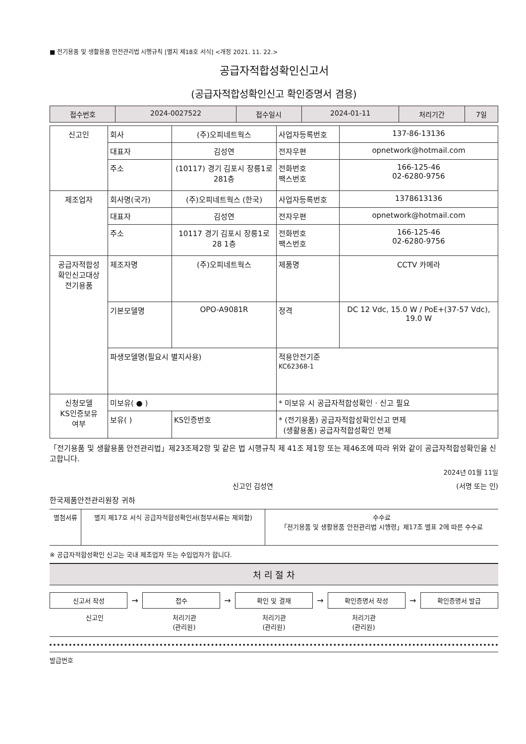■ 전기용품 및 생활용품 안전관리법 시행규칙 [별지 제18호 서식] <개정 2021. 11. 22.>
공급자적합성확인신고서
(공급자적합성확인신고 확인증명서 겸용)
| 접수번호 | 2024-0027522 | 접수일시 | 2024-01-11 | 처리기간 | 7일 |
| 신고인 | 회사 | (주)오피네트웍스 | 사업자등록번호 | 137-86-13136 |
| | 대표자 | 김성연 | 전자우편 | opnetwork@hotmail.com |
| | 주소 | (10117) 경기 김포시 장릉1로 281층 | 전화번호 팩스번호 | 166-125-46 02-6280-9756 |
| 제조업자 | 회사명(국가) | (주)오피네트웍스 (한국) | 사업자등록번호 | 1378613136 |
| | 대표자 | 김성연 | 전자우편 | opnetwork@hotmail.com |
| | 주소 | 10117 경기 김포시 장릉1로 28 1층 | 전화번호 팩스번호 | 166-125-46 02-6280-9756 |
| 공급자적합성 확인신고대상 전기용품 | 제조자명 | (주)오피네트웍스 | 제품명 | CCTV 카메라 |
| | 기본모델명 | OPO-A9081R | 정격 | DC 12 Vdc, 15.0 W / PoE+(37-57 Vdc), 19.0 W |
| | 파생모델명(필요시 별지사용) | | 적용안전기준 KC62368-1 | |
| 신청모델 KS인증보유 여부 | 미보유( ● ) | | * 미보유 시 공급자적합성확인 · 신고 필요 | |
| | 보유( ) | KS인증번호 | * (전기용품) 공급자적합성확인신고 면제 (생활용품) 공급자적합성확인 면제 | |
「전기용품 및 생활용품 안전관리법」제23조제2항 및 같은 법 시행규칙 제 41조 제1항 또는 제46조에 따라 위와 같이 공급자적합성확인을 신고합니다.
2024년 01월 11일
신고인 김성연 (서명 또는 인)
한국제품안전관리원장 귀하
| 별첨서류 | 별지 제17호 서식 공급자적합성확인서(첨부서류는 제외함) | 수수료 「전기용품 및 생활용품 안전관리법 시행령」제17조 별표 2에 따른 수수료 |
※ 공급자적합성확인 신고는 국내 제조업자 또는 수입업자가 합니다.
처 리 절 차
신고서 작성
→
접수
→
확인 및 결재
→
확인증명서 작성
→
확인증명서 발급
신고인 처리기관
(관리원)
처리기관
(관리원)
처리기관
(관리원)
발급번호